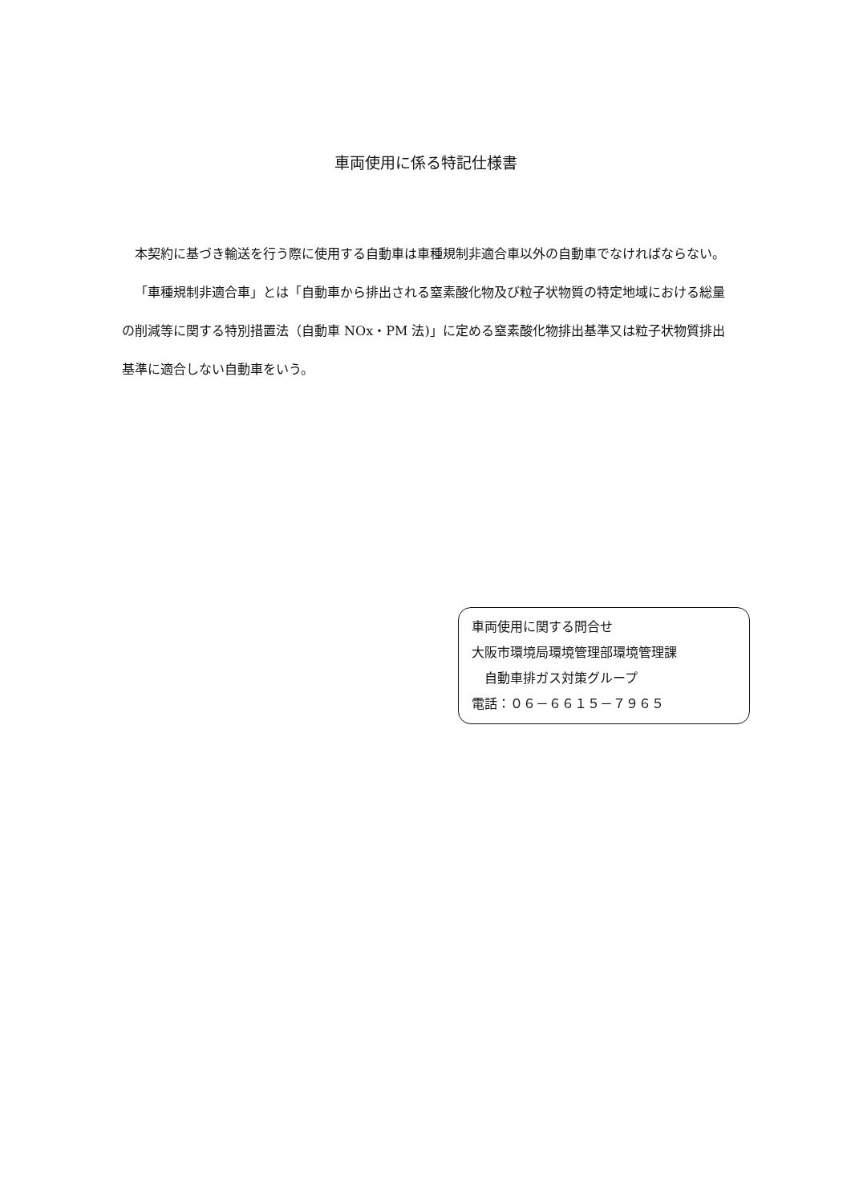車両使用に係る特記仕様書
本契約に基づき輸送を行う際に使用する自動車は車種規制非適合車以外の自動車でなければならない。
「車種規制非適合車」とは「自動車から排出される窒素酸化物及び粒子状物質の特定地域における総量の削減等に関する特別措置法（自動車 NOx・PM 法)」に定める窒素酸化物排出基準又は粒子状物質排出基準に適合しない自動車をいう。
車両使用に関する問合せ
大阪市環境局環境管理部環境管理課
　自動車排ガス対策グループ
電話：０６－６６１５－７９６５